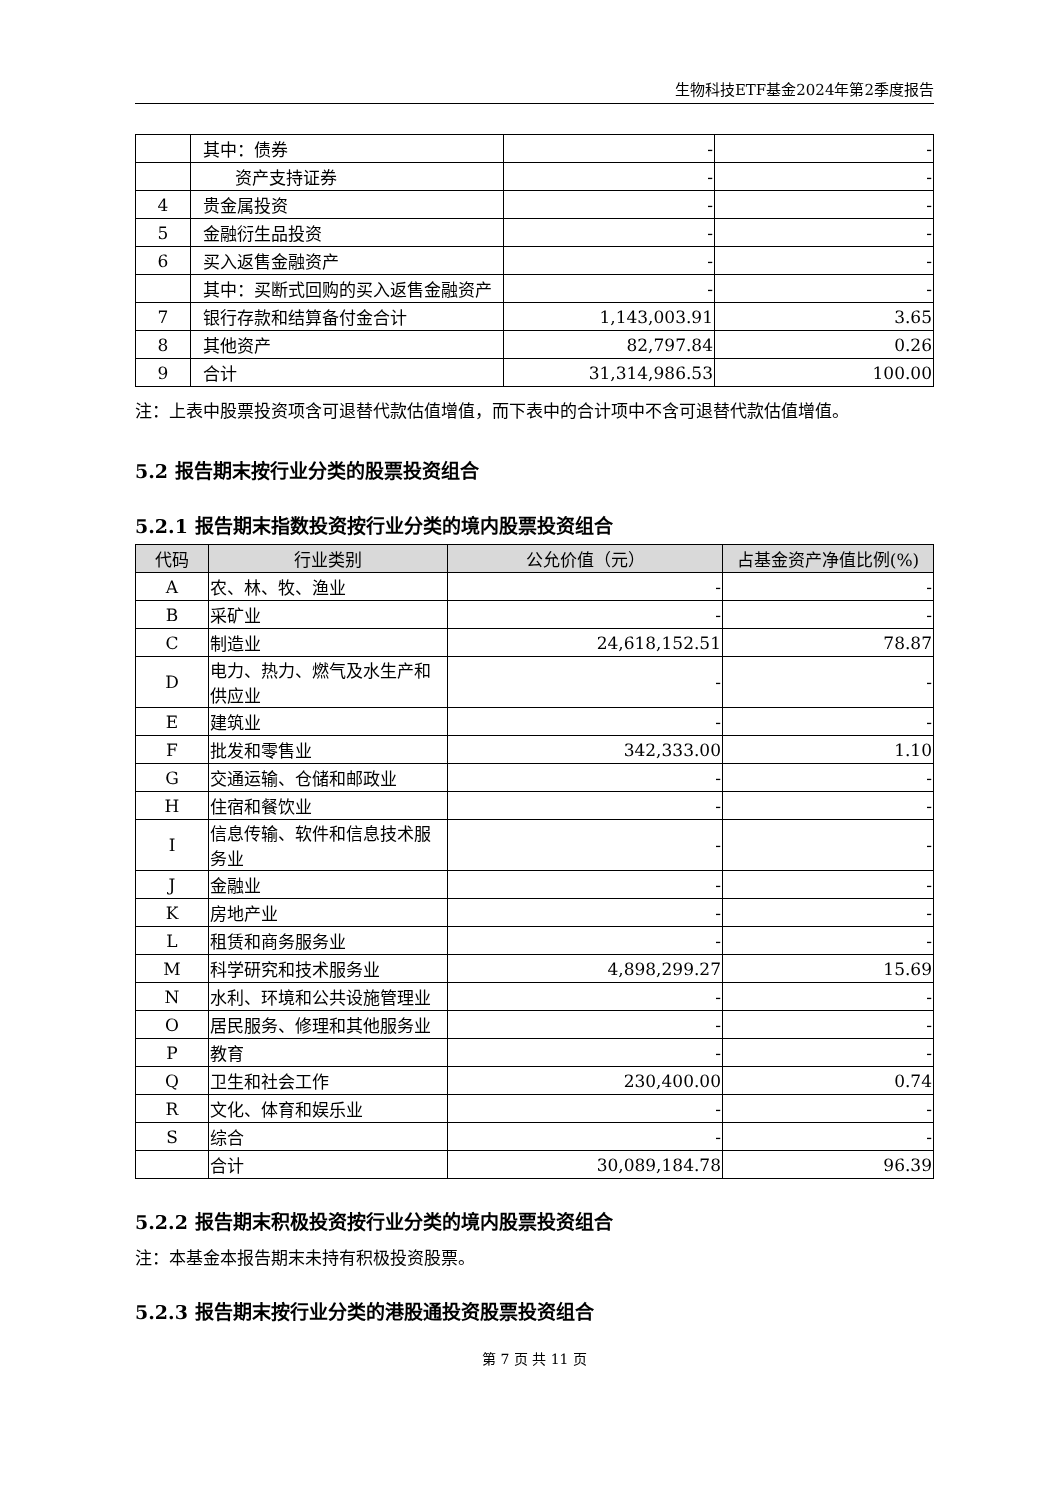生物科技ETF基金2024年第2季度报告
| | 其中：债券 | - | - |
| | 资产支持证券 | - | - |
| 4 | 贵金属投资 | - | - |
| 5 | 金融衍生品投资 | - | - |
| 6 | 买入返售金融资产 | - | - |
| | 其中：买断式回购的买入返售金融资产 | - | - |
| 7 | 银行存款和结算备付金合计 | 1,143,003.91 | 3.65 |
| 8 | 其他资产 | 82,797.84 | 0.26 |
| 9 | 合计 | 31,314,986.53 | 100.00 |
注：上表中股票投资项含可退替代款估值增值，而下表中的合计项中不含可退替代款估值增值。
5.2 报告期末按行业分类的股票投资组合
5.2.1 报告期末指数投资按行业分类的境内股票投资组合
| 代码 | 行业类别 | 公允价值（元） | 占基金资产净值比例(%) |
| --- | --- | --- | --- |
| A | 农、林、牧、渔业 | - | - |
| B | 采矿业 | - | - |
| C | 制造业 | 24,618,152.51 | 78.87 |
| D | 电力、热力、燃气及水生产和供应业 | - | - |
| E | 建筑业 | - | - |
| F | 批发和零售业 | 342,333.00 | 1.10 |
| G | 交通运输、仓储和邮政业 | - | - |
| H | 住宿和餐饮业 | - | - |
| I | 信息传输、软件和信息技术服务业 | - | - |
| J | 金融业 | - | - |
| K | 房地产业 | - | - |
| L | 租赁和商务服务业 | - | - |
| M | 科学研究和技术服务业 | 4,898,299.27 | 15.69 |
| N | 水利、环境和公共设施管理业 | - | - |
| O | 居民服务、修理和其他服务业 | - | - |
| P | 教育 | - | - |
| Q | 卫生和社会工作 | 230,400.00 | 0.74 |
| R | 文化、体育和娱乐业 | - | - |
| S | 综合 | - | - |
| | 合计 | 30,089,184.78 | 96.39 |
5.2.2 报告期末积极投资按行业分类的境内股票投资组合
注：本基金本报告期末未持有积极投资股票。
5.2.3 报告期末按行业分类的港股通投资股票投资组合
第 7 页 共 11 页